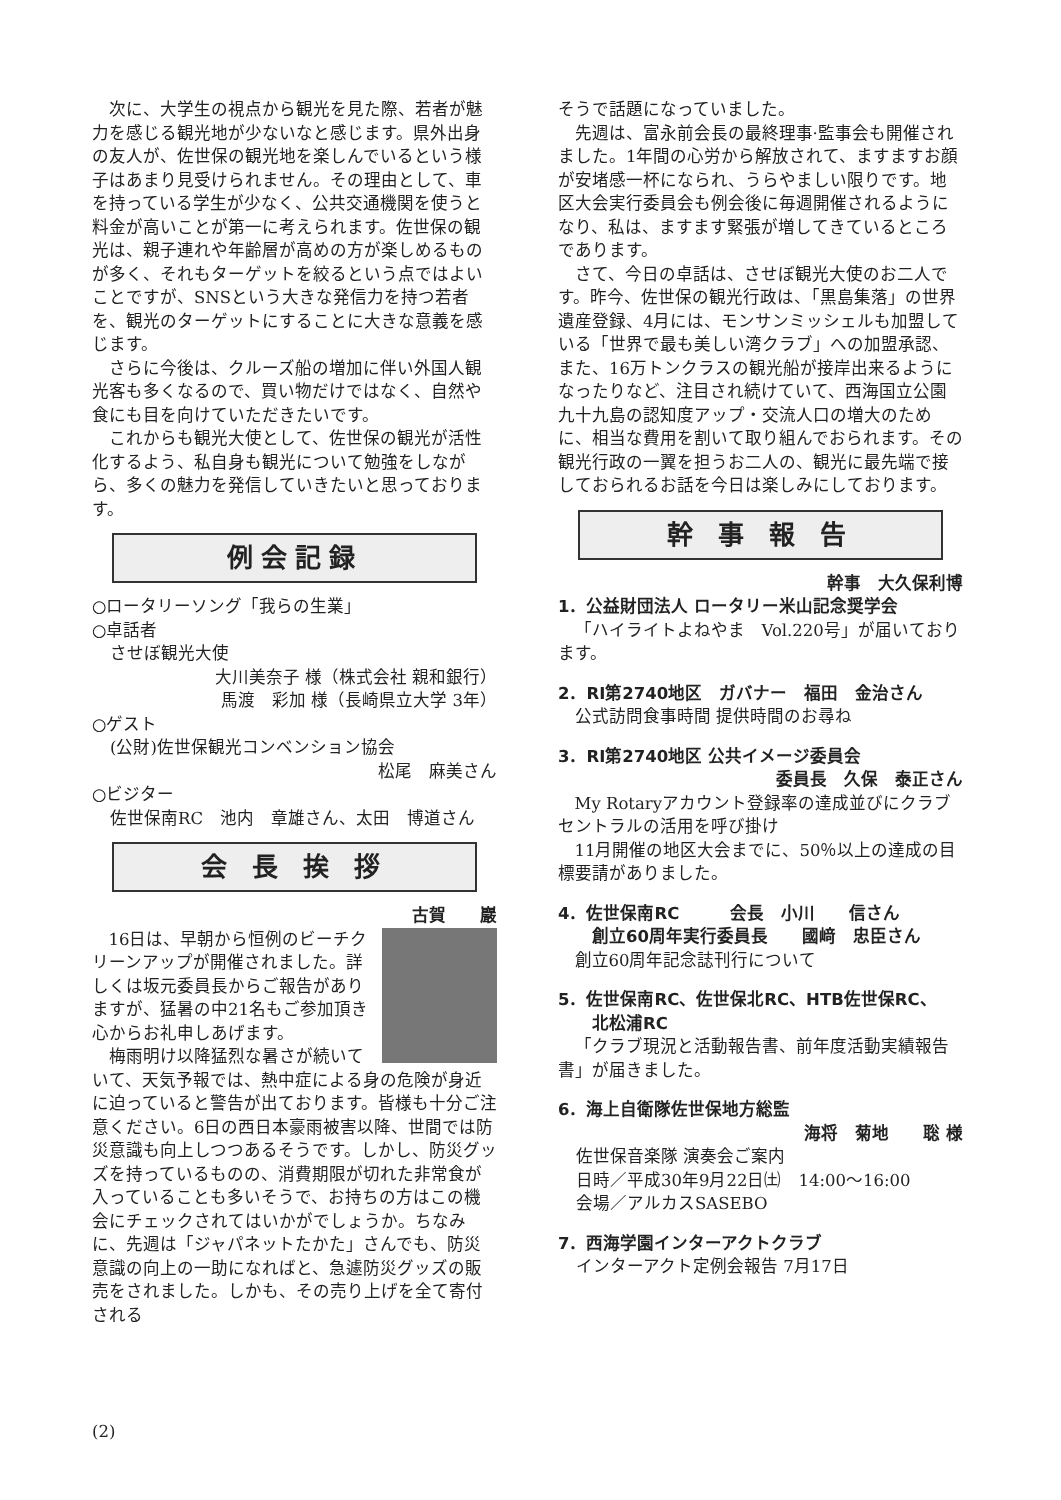次に、大学生の視点から観光を見た際、若者が魅力を感じる観光地が少ないなと感じます。県外出身の友人が、佐世保の観光地を楽しんでいるという様子はあまり見受けられません。その理由として、車を持っている学生が少なく、公共交通機関を使うと料金が高いことが第一に考えられます。佐世保の観光は、親子連れや年齢層が高めの方が楽しめるものが多く、それもターゲットを絞るという点ではよいことですが、SNSという大きな発信力を持つ若者を、観光のターゲットにすることに大きな意義を感じます。
さらに今後は、クルーズ船の増加に伴い外国人観光客も多くなるので、買い物だけではなく、自然や食にも目を向けていただきたいです。
これからも観光大使として、佐世保の観光が活性化するよう、私自身も観光について勉強をしながら、多くの魅力を発信していきたいと思っております。
例会記録
○ロータリーソング「我らの生業」
○卓話者
させぼ観光大使
大川美奈子 様（株式会社 親和銀行）
馬渡　彩加 様（長崎県立大学 3年）
○ゲスト
(公財)佐世保観光コンベンション協会
松尾　麻美さん
○ビジター
佐世保南RC　池内　章雄さん、太田　博道さん
会 長 挨 拶
古賀　　巖
16日は、早朝から恒例のビーチクリーンアップが開催されました。詳しくは坂元委員長からご報告がありますが、猛暑の中21名もご参加頂き心からお礼申しあげます。
梅雨明け以降猛烈な暑さが続いていて、天気予報では、熱中症による身の危険が身近に迫っていると警告が出ております。皆様も十分ご注意ください。6日の西日本豪雨被害以降、世間では防災意識も向上しつつあるそうです。しかし、防災グッズを持っているものの、消費期限が切れた非常食が入っていることも多いそうで、お持ちの方はこの機会にチェックされてはいかがでしょうか。ちなみに、先週は「ジャパネットたかた」さんでも、防災意識の向上の一助になればと、急遽防災グッズの販売をされました。しかも、その売り上げを全て寄付される
そうで話題になっていました。
先週は、富永前会長の最終理事·監事会も開催されました。1年間の心労から解放されて、ますますお顔が安堵感一杯になられ、うらやましい限りです。地区大会実行委員会も例会後に毎週開催されるようになり、私は、ますます緊張が増してきているところであります。
さて、今日の卓話は、させぼ観光大使のお二人です。昨今、佐世保の観光行政は、「黒島集落」の世界遺産登録、4月には、モンサンミッシェルも加盟している「世界で最も美しい湾クラブ」への加盟承認、また、16万トンクラスの観光船が接岸出来るようになったりなど、注目され続けていて、西海国立公園九十九島の認知度アップ・交流人口の増大のために、相当な費用を割いて取り組んでおられます。その観光行政の一翼を担うお二人の、観光に最先端で接しておられるお話を今日は楽しみにしております。
幹 事 報 告
幹事　大久保利博
1．公益財団法人 ロータリー米山記念奨学会
「ハイライトよねやま　Vol.220号」が届いております。
2．RI第2740地区　ガバナー　福田　金治さん
公式訪問食事時間 提供時間のお尋ね
3．RI第2740地区 公共イメージ委員会
委員長　久保　泰正さん
My Rotaryアカウント登録率の達成並びにクラブセントラルの活用を呼び掛け
11月開催の地区大会までに、50％以上の達成の目標要請がありました。
4．佐世保南RC　　　会長　小川　　信さん
　　創立60周年実行委員長　　國﨑　忠臣さん
創立60周年記念誌刊行について
5．佐世保南RC、佐世保北RC、HTB佐世保RC、
　　北松浦RC
「クラブ現況と活動報告書、前年度活動実績報告書」が届きました。
6．海上自衛隊佐世保地方総監
海将　菊地　　聡 様
佐世保音楽隊 演奏会ご案内
日時／平成30年9月22日㈯　14:00〜16:00
会場／アルカスSASEBO
7．西海学園インターアクトクラブ
インターアクト定例会報告 7月17日
(2)